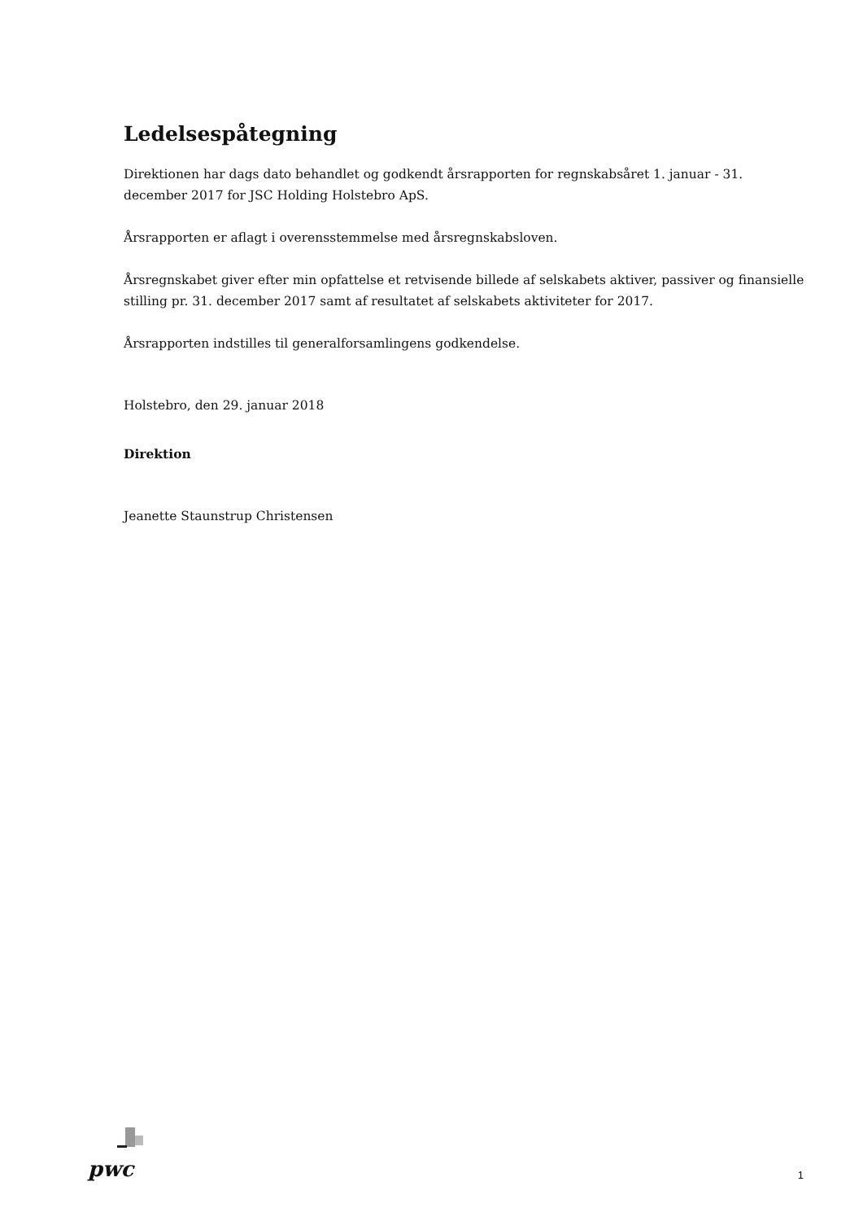Ledelsespåtegning
Direktionen har dags dato behandlet og godkendt årsrapporten for regnskabsåret 1. januar - 31. december 2017 for JSC Holding Holstebro ApS.
Årsrapporten er aflagt i overensstemmelse med årsregnskabsloven.
Årsregnskabet giver efter min opfattelse et retvisende billede af selskabets aktiver, passiver og finansielle stilling pr. 31. december 2017 samt af resultatet af selskabets aktiviteter for 2017.
Årsrapporten indstilles til generalforsamlingens godkendelse.
Holstebro, den 29. januar 2018
Direktion
Jeanette Staunstrup Christensen
pwc
1